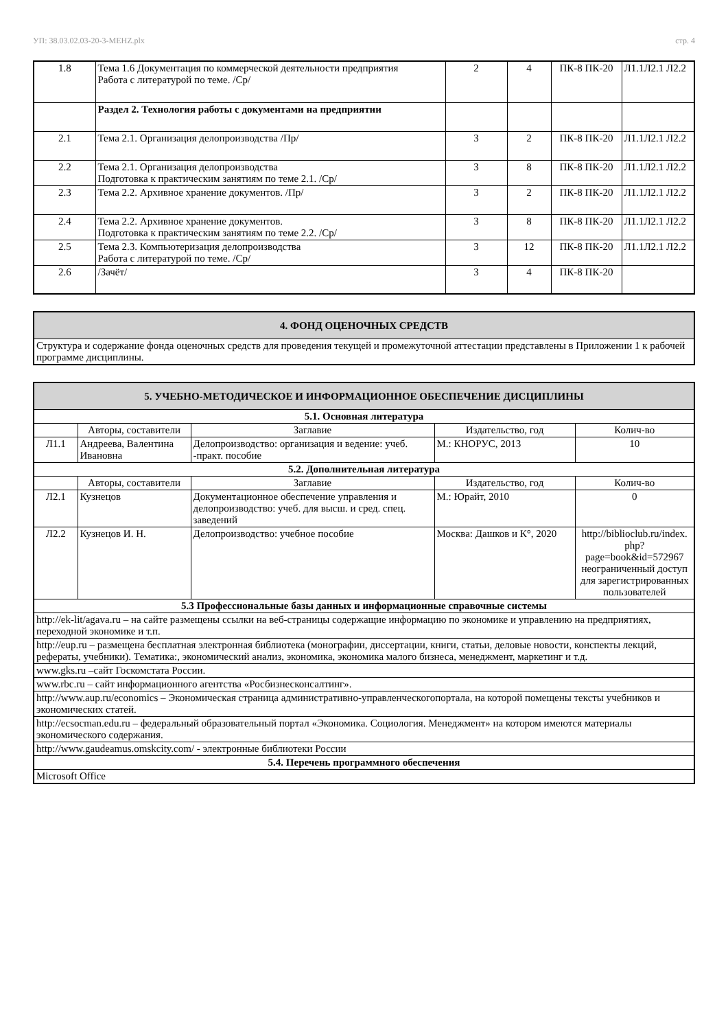УП: 38.03.02.03-20-3-МЕНZ.plx стр. 4
| 1.8 | Тема 1.6 Документация по коммерческой деятельности предприятия Работа с литературой по теме. /Ср/ | 2 | 4 | ПК-8 ПК-20 | Л1.1Л2.1 Л2.2 |
| | Раздел 2. Технология работы с документами на предприятии | | | | |
| 2.1 | Тема 2.1. Организация делопроизводства /Пр/ | 3 | 2 | ПК-8 ПК-20 | Л1.1Л2.1 Л2.2 |
| 2.2 | Тема 2.1. Организация делопроизводства Подготовка к практическим занятиям по теме 2.1. /Ср/ | 3 | 8 | ПК-8 ПК-20 | Л1.1Л2.1 Л2.2 |
| 2.3 | Тема 2.2. Архивное хранение документов. /Пр/ | 3 | 2 | ПК-8 ПК-20 | Л1.1Л2.1 Л2.2 |
| 2.4 | Тема 2.2. Архивное хранение документов. Подготовка к практическим занятиям по теме 2.2. /Ср/ | 3 | 8 | ПК-8 ПК-20 | Л1.1Л2.1 Л2.2 |
| 2.5 | Тема 2.3. Компьютеризация делопроизводства Работа с литературой по теме. /Ср/ | 3 | 12 | ПК-8 ПК-20 | Л1.1Л2.1 Л2.2 |
| 2.6 | /Зачёт/ | 3 | 4 | ПК-8 ПК-20 | |
| 4. ФОНД ОЦЕНОЧНЫХ СРЕДСТВ |
| Структура и содержание фонда оценочных средств для проведения текущей и промежуточной аттестации представлены в Приложении 1 к рабочей программе дисциплины. |
| 5. УЧЕБНО-МЕТОДИЧЕСКОЕ И ИНФОРМАЦИОННОЕ ОБЕСПЕЧЕНИЕ ДИСЦИПЛИНЫ | | | | |
| 5.1. Основная литература | | | | |
| | Авторы, составители | Заглавие | Издательство, год | Колич-во |
| Л1.1 | Андреева, Валентина Ивановна | Делопроизводство: организация и ведение: учеб. -практ. пособие | М.: КНОРУС, 2013 | 10 |
| 5.2. Дополнительная литература | | | | |
| | Авторы, составители | Заглавие | Издательство, год | Колич-во |
| Л2.1 | Кузнецов | Документационное обеспечение управления и делопроизводство: учеб. для высш. и сред. спец. заведений | М.: Юрайт, 2010 | 0 |
| Л2.2 | Кузнецов И. Н. | Делопроизводство: учебное пособие | Москва: Дашков и К°, 2020 | http://biblioclub.ru/index. php? page=book&id=572967 неограниченный доступ для зарегистрированных пользователей |
| 5.3 Профессиональные базы данных и информационные справочные системы | | | | |
| http://ek-lit/agava.ru – на сайте размещены ссылки на веб-страницы содержащие информацию по экономике и управлению на предприятиях, переходной экономике и т.п. | | | | |
| http://eup.ru – размещена бесплатная электронная библиотека (монографии, диссертации, книги, статьи, деловые новости, конспекты лекций, рефераты, учебники). Тематика:, экономический анализ, экономика, экономика малого бизнеса, менеджмент, маркетинг и т.д. | | | | |
| www.gks.ru –сайт Госкомстата России. | | | | |
| www.rbc.ru – сайт информационного агентства «Росбизнесконсалтинг». | | | | |
| http://www.aup.ru/economics – Экономическая страница административно-управленческогопортала, на которой помещены тексты учебников и экономических статей. | | | | |
| http://ecsocman.edu.ru – федеральный образовательный портал «Экономика. Социология. Менеджмент» на котором имеются материалы экономического содержания. | | | | |
| http://www.gaudeamus.omskcity.com/ - электронные библиотеки России | | | | |
| 5.4. Перечень программного обеспечения | | | | |
| Microsoft Office | | | | |